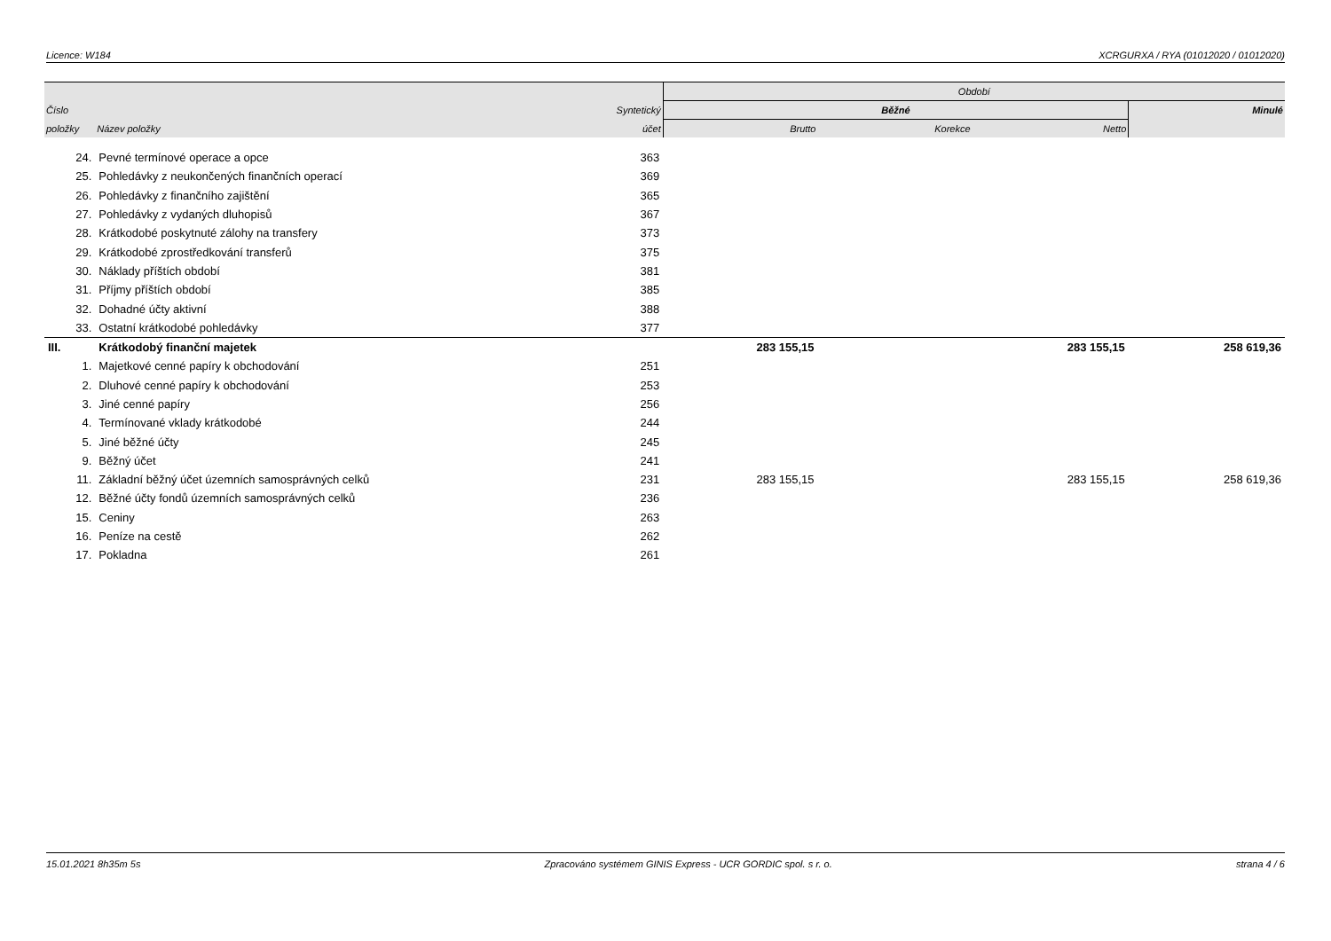Licence: W184 XCRGURXA / RYA (01012020 / 01012020)
| | | | Období | | | |
| --- | --- | --- | --- | --- | --- | --- |
| Číslo | | Syntetický | Běžné | | | Minulé |
| položky | Název položky | účet | Brutto | Korekce | Netto | |
| 24. | Pevné termínové operace a opce | 363 | | | | |
| 25. | Pohledávky z neukončených finančních operací | 369 | | | | |
| 26. | Pohledávky z finančního zajištění | 365 | | | | |
| 27. | Pohledávky z vydaných dluhopisů | 367 | | | | |
| 28. | Krátkodobé poskytnuté zálohy na transfery | 373 | | | | |
| 29. | Krátkodobé zprostředkování transferů | 375 | | | | |
| 30. | Náklady příštích období | 381 | | | | |
| 31. | Příjmy příštích období | 385 | | | | |
| 32. | Dohadné účty aktivní | 388 | | | | |
| 33. | Ostatní krátkodobé pohledávky | 377 | | | | |
| III. | Krátkodobý finanční majetek | | 283 155,15 | | 283 155,15 | 258 619,36 |
| 1. | Majetkové cenné papíry k obchodování | 251 | | | | |
| 2. | Dluhové cenné papíry k obchodování | 253 | | | | |
| 3. | Jiné cenné papíry | 256 | | | | |
| 4. | Termínované vklady krátkodobé | 244 | | | | |
| 5. | Jiné běžné účty | 245 | | | | |
| 9. | Běžný účet | 241 | | | | |
| 11. | Základní běžný účet územních samosprávných celků | 231 | 283 155,15 | | 283 155,15 | 258 619,36 |
| 12. | Běžné účty fondů územních samosprávných celků | 236 | | | | |
| 15. | Ceniny | 263 | | | | |
| 16. | Peníze na cestě | 262 | | | | |
| 17. | Pokladna | 261 | | | | |
15.01.2021 8h35m 5s Zpracováno systémem GINIS Express - UCR GORDIC spol. s r. o. strana 4 / 6